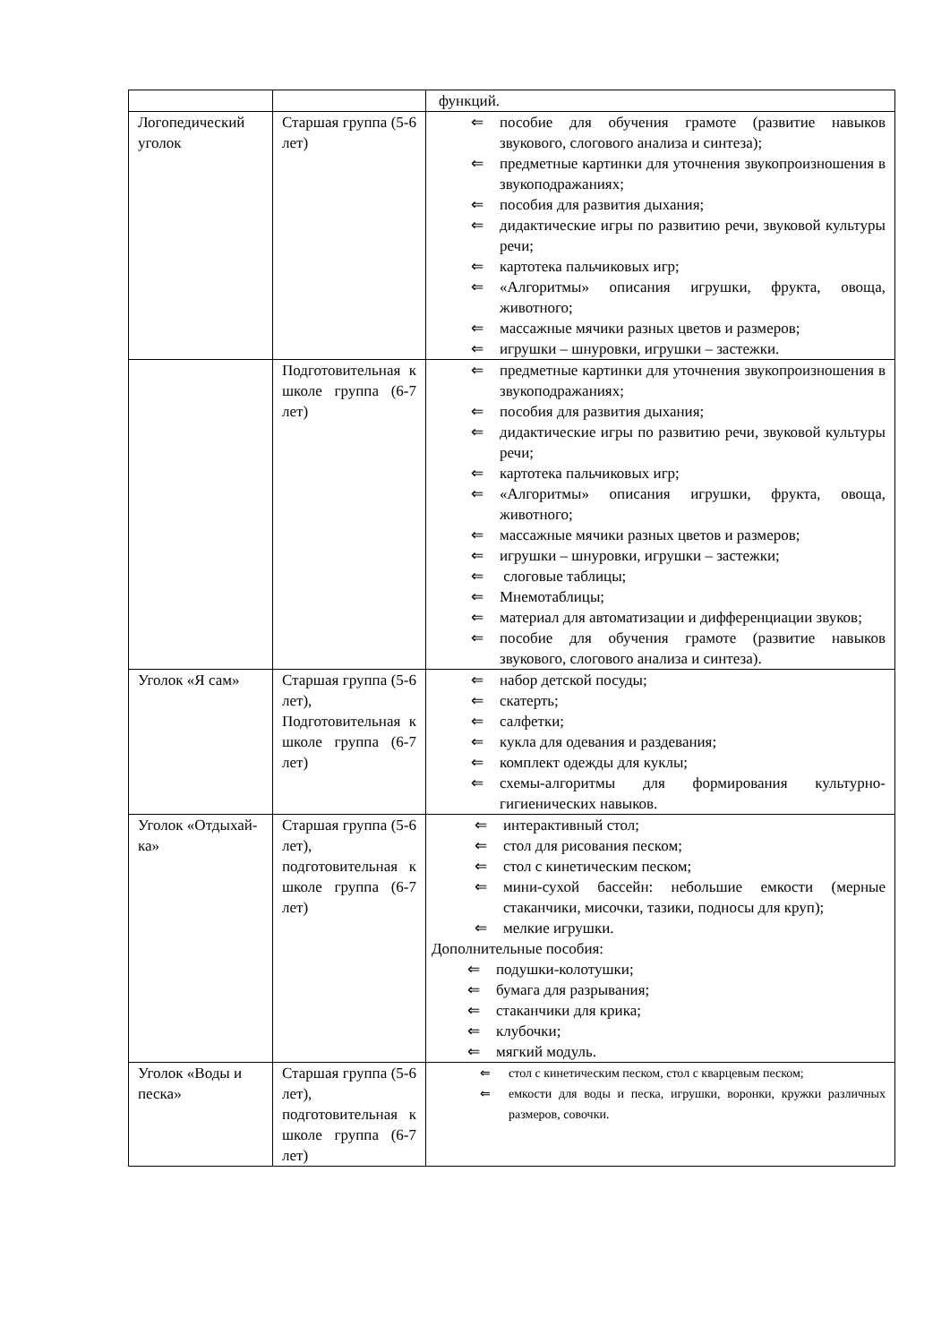| | | функций. |
| Логопедический уголок | Старшая группа (5-6 лет) | ⇐ пособие для обучения грамоте (развитие навыков звукового, слогового анализа и синтеза); ⇐ предметные картинки для уточнения звукопроизношения в звукоподражаниях; ⇐ пособия для развития дыхания; ⇐ дидактические игры по развитию речи, звуковой культуры речи; ⇐ картотека пальчиковых игр; ⇐ «Алгоритмы» описания игрушки, фрукта, овоща, животного; ⇐ массажные мячики разных цветов и размеров; ⇐ игрушки – шнуровки, игрушки – застежки. |
| | Подготовительная к школе группа (6-7 лет) | ⇐ предметные картинки для уточнения звукопроизношения в звукоподражаниях; ⇐ пособия для развития дыхания; ⇐ дидактические игры по развитию речи, звуковой культуры речи; ⇐ картотека пальчиковых игр; ⇐ «Алгоритмы» описания игрушки, фрукта, овоща, животного; ⇐ массажные мячики разных цветов и размеров; ⇐ игрушки – шнуровки, игрушки – застежки; ⇐ слоговые таблицы; ⇐ Мнемотаблицы; ⇐ материал для автоматизации и дифференциации звуков; ⇐ пособие для обучения грамоте (развитие навыков звукового, слогового анализа и синтеза). |
| Уголок «Я сам» | Старшая группа (5-6 лет), Подготовительная к школе группа (6-7 лет) | ⇐ набор детской посуды; ⇐ скатерть; ⇐ салфетки; ⇐ кукла для одевания и раздевания; ⇐ комплект одежды для куклы; ⇐ схемы-алгоритмы для формирования культурно-гигиенических навыков. |
| Уголок «Отдыхай-ка» | Старшая группа (5-6 лет), подготовительная к школе группа (6-7 лет) | ⇐ интерактивный стол; ⇐ стол для рисования песком; ⇐ стол с кинетическим песком; ⇐ мини-сухой бассейн: небольшие емкости (мерные стаканчики, мисочки, тазики, подносы для круп); ⇐ мелкие игрушки. Дополнительные пособия: ⇐ подушки-колотушки; ⇐ бумага для разрывания; ⇐ стаканчики для крика; ⇐ клубочки; ⇐ мягкий модуль. |
| Уголок «Воды и песка» | Старшая группа (5-6 лет), подготовительная к школе группа (6-7 лет) | ⇐ стол с кинетическим песком, стол с кварцевым песком; ⇐ емкости для воды и песка, игрушки, воронки, кружки различных размеров, совочки. |